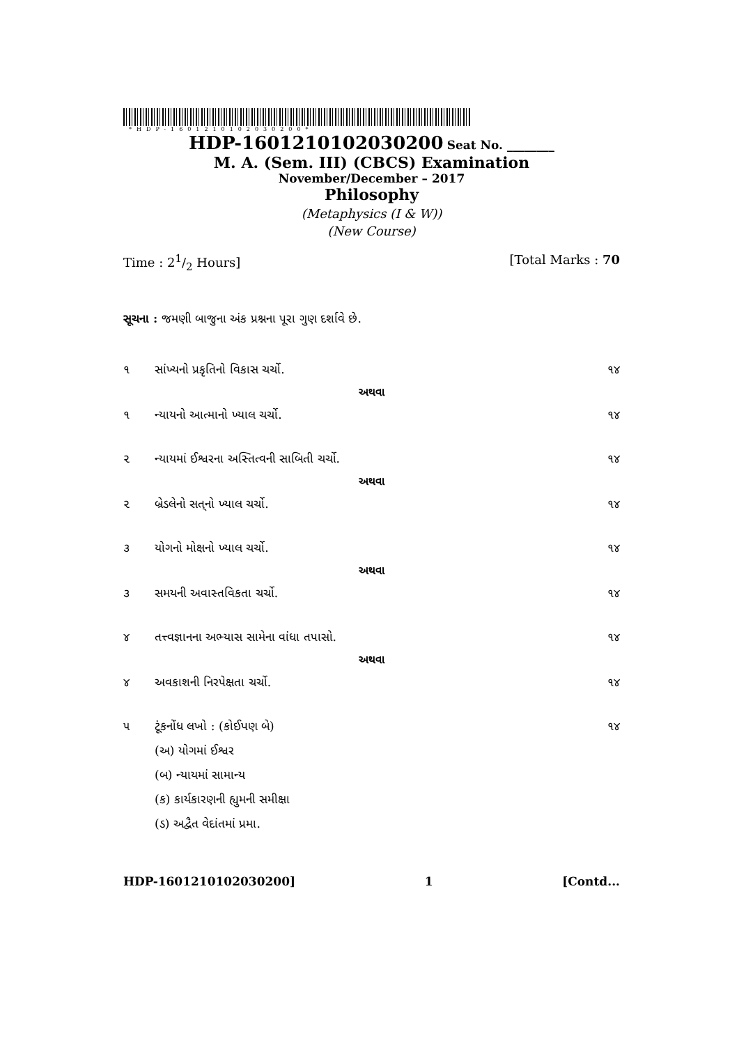*HDP-1601210102030200*
HDP-1601210102030200 Seat No. ________
M. A. (Sem. III) (CBCS) Examination
November/December – 2017
Philosophy
(Metaphysics (I & W))
(New Course)
Time : 21/2 Hours] [Total Marks : 70
સૂચના : જમણી બાજુના અંક પ્રશ્નના પૂરા ગુણ દર્શાવે છે.
૧ સાંખ્યનો પ્રકૃતિનો વિકાસ ચર્ચો. ૧૪
અથવા
૧ ન્યાયનો આત્માનો ખ્યાલ ચર્ચો. ૧૪
૨ ન્યાયમાં ઈશ્વરના અસ્તિત્વની સાબિતી ચર્ચો. ૧૪
અથવા
૨ બ્રેડલેનો સત્‌નો ખ્યાલ ચર્ચો. ૧૪
૩ યોગનો મોક્ષનો ખ્યાલ ચર્ચો. ૧૪
અથવા
૩ સમયની અવાસ્તવિકતા ચર્ચો. ૧૪
૪ તત્ત્વજ્ઞાનના અભ્યાસ સામેના વાંધા તપાસો. ૧૪
અથવા
૪ અવકાશની નિરપેક્ષતા ચર્ચો. ૧૪
૫ ટૂંકનોંધ લખો : (કોઈપણ બે) ૧૪
(અ) યોગમાં ઈશ્વર
(બ) ન્યાયમાં સામાન્ય
(ક) કાર્યકારણની હ્યુમની સમીક્ષા
(ડ) અદ્વૈત વેદાંતમાં પ્રમા.
HDP-1601210102030200] 1 [Contd...